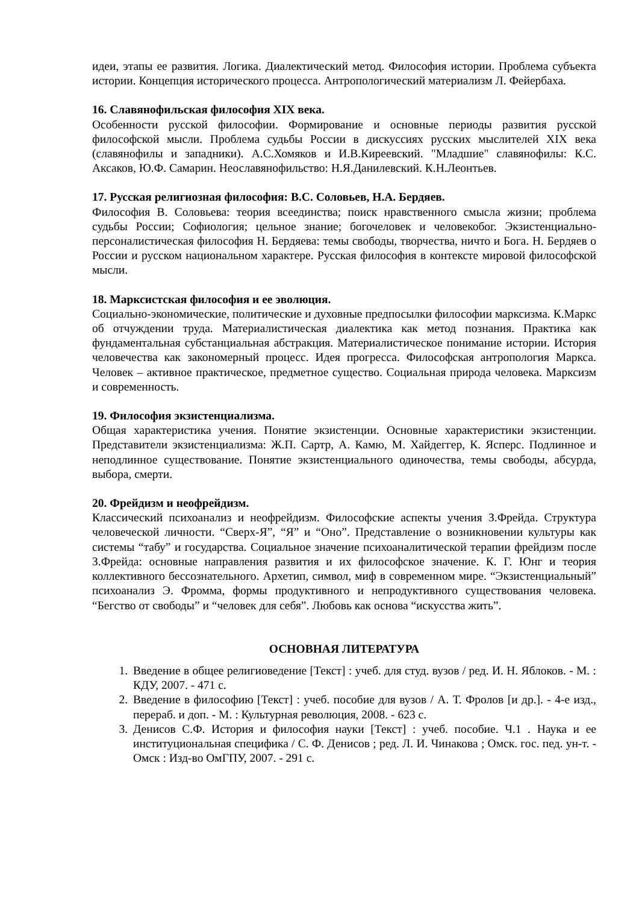идеи, этапы ее развития. Логика. Диалектический метод. Философия истории. Проблема субъекта истории. Концепция исторического процесса. Антропологический материализм Л. Фейербаха.
16. Славянофильская философия XIX века.
Особенности русской философии. Формирование и основные периоды развития русской философской мысли. Проблема судьбы России в дискуссиях русских мыслителей XIX века (славянофилы и западники). А.С.Хомяков и И.В.Киреевский. "Младшие" славянофилы: К.С. Аксаков, Ю.Ф. Самарин. Неославянофильство: Н.Я.Данилевский. К.Н.Леонтьев.
17. Русская религиозная философия: В.С. Соловьев, Н.А. Бердяев.
Философия В. Соловьева: теория всеединства; поиск нравственного смысла жизни; проблема судьбы России; Софиология; цельное знание; богочеловек и человекобог. Экзистенциально-персоналистическая философия Н. Бердяева: темы свободы, творчества, ничто и Бога. Н. Бердяев о России и русском национальном характере. Русская философия в контексте мировой философской мысли.
18. Марксистская философия и ее эволюция.
Социально-экономические, политические и духовные предпосылки философии марксизма. К.Маркс об отчуждении труда. Материалистическая диалектика как метод познания. Практика как фундаментальная субстанциальная абстракция. Материалистическое понимание истории. История человечества как закономерный процесс. Идея прогресса. Философская антропология Маркса. Человек – активное практическое, предметное существо. Социальная природа человека. Марксизм и современность.
19. Философия экзистенциализма.
Общая характеристика учения. Понятие экзистенции. Основные характеристики экзистенции. Представители экзистенциализма: Ж.П. Сартр, А. Камю, М. Хайдеггер, К. Ясперс. Подлинное и неподлинное существование. Понятие экзистенциального одиночества, темы свободы, абсурда, выбора, смерти.
20. Фрейдизм и неофрейдизм.
Классический психоанализ и неофрейдизм. Философские аспекты учения З.Фрейда. Структура человеческой личности. “Сверх-Я”, “Я” и “Оно”. Представление о возникновении культуры как системы “табу” и государства. Социальное значение психоаналитической терапии фрейдизм после З.Фрейда: основные направления развития и их философское значение. К. Г. Юнг и теория коллективного бессознательного. Архетип, символ, миф в современном мире. “Экзистенциальный” психоанализ Э. Фромма, формы продуктивного и непродуктивного существования человека. “Бегство от свободы” и “человек для себя”. Любовь как основа “искусства жить”.
ОСНОВНАЯ ЛИТЕРАТУРА
1. Введение в общее религиоведение [Текст] : учеб. для студ. вузов / ред. И. Н. Яблоков. - М. : КДУ, 2007. - 471 с.
2. Введение в философию [Текст] : учеб. пособие для вузов / А. Т. Фролов [и др.]. - 4-е изд., перераб. и доп. - М. : Культурная революция, 2008. - 623 с.
3. Денисов С.Ф. История и философия науки [Текст] : учеб. пособие. Ч.1 . Наука и ее институциональная специфика / С. Ф. Денисов ; ред. Л. И. Чинакова ; Омск. гос. пед. ун-т. - Омск : Изд-во ОмГПУ, 2007. - 291 с.